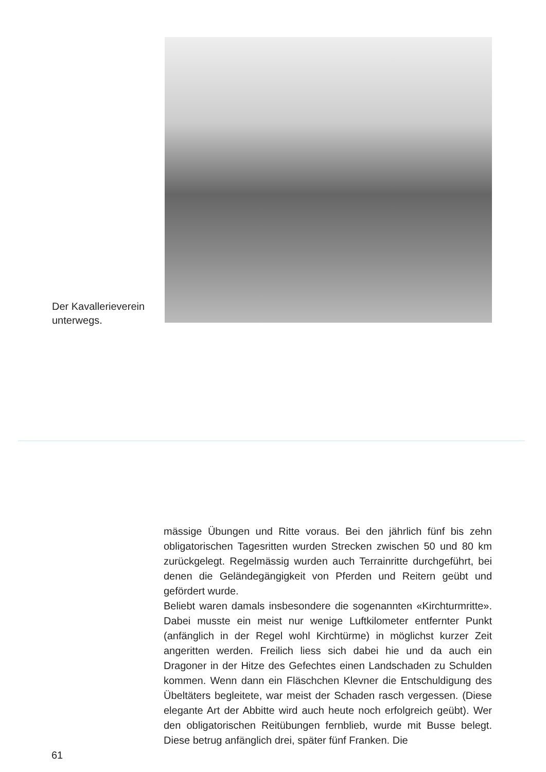Der Kavallerieverein
unterwegs.
mässige Übungen und Ritte voraus. Bei den jährlich fünf bis zehn obligatorischen Tagesritten wurden Strecken zwischen 50 und 80 km zurückgelegt. Regelmässig wurden auch Terrainritte durchgeführt, bei denen die Geländegängigkeit von Pferden und Reitern geübt und gefördert wurde.
Beliebt waren damals insbesondere die sogenannten «Kirchturmritte». Dabei musste ein meist nur wenige Luftkilometer entfernter Punkt (anfänglich in der Regel wohl Kirchtürme) in möglichst kurzer Zeit angeritten werden. Freilich liess sich dabei hie und da auch ein Dragoner in der Hitze des Gefechtes einen Landschaden zu Schulden kommen. Wenn dann ein Fläschchen Klevner die Entschuldigung des Übeltäters begleitete, war meist der Schaden rasch vergessen. (Diese elegante Art der Abbitte wird auch heute noch erfolgreich geübt). Wer den obligatorischen Reitübungen fernblieb, wurde mit Busse belegt. Diese betrug anfänglich drei, später fünf Franken. Die
61